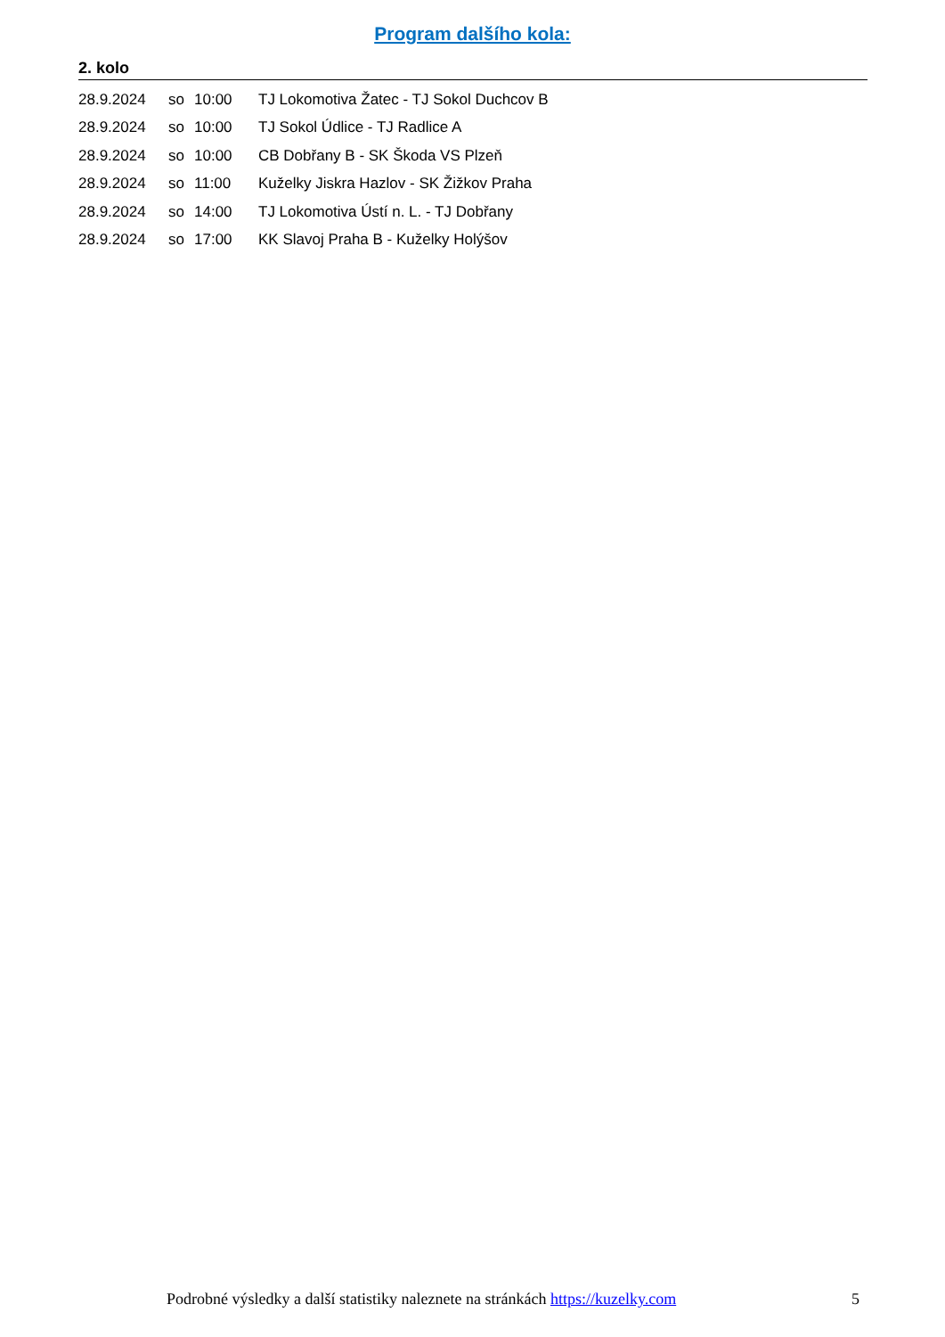Program dalšího kola:
2. kolo
| 28.9.2024 | so | 10:00 | TJ Lokomotiva Žatec - TJ Sokol Duchcov B |
| 28.9.2024 | so | 10:00 | TJ Sokol Údlice - TJ Radlice A |
| 28.9.2024 | so | 10:00 | CB Dobřany B - SK Škoda VS Plzeň |
| 28.9.2024 | so | 11:00 | Kuželky Jiskra Hazlov - SK Žižkov Praha |
| 28.9.2024 | so | 14:00 | TJ Lokomotiva Ústí n. L. - TJ Dobřany |
| 28.9.2024 | so | 17:00 | KK Slavoj Praha B - Kuželky Holýšov |
Podrobné výsledky a další statistiky naleznete na stránkách https://kuzelky.com 5